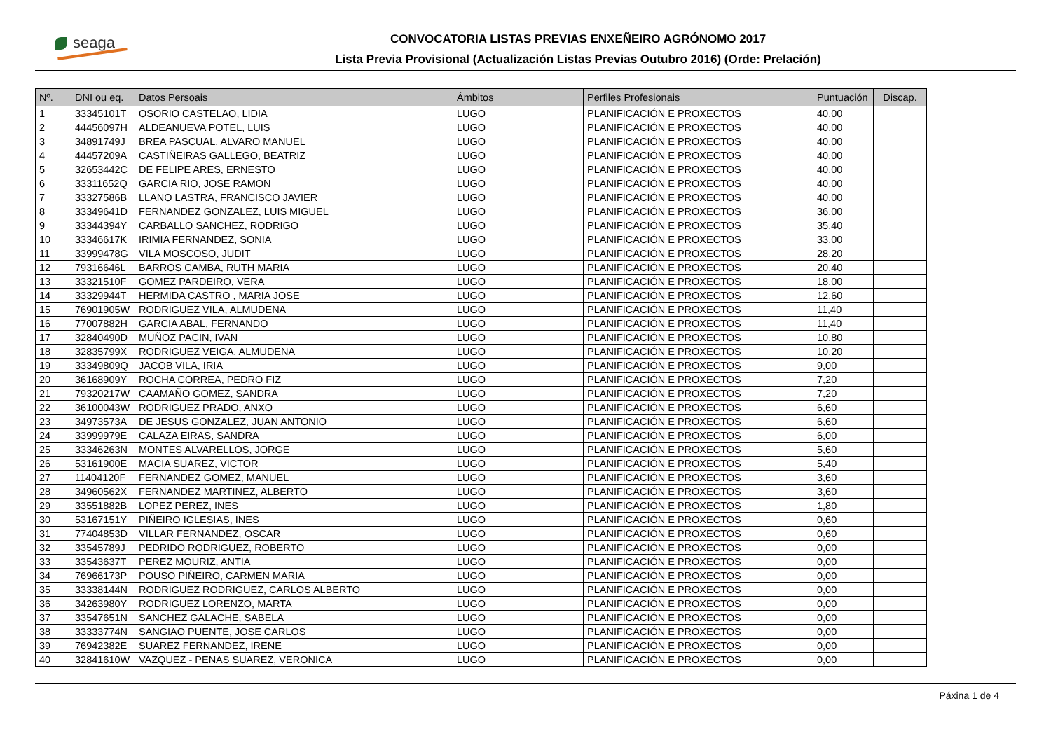seaga
CONVOCATORIA LISTAS PREVIAS ENXEÑEIRO AGRÓNOMO 2017
Lista Previa Provisional (Actualización Listas Previas Outubro 2016) (Orde: Prelación)
| Nº. | DNI ou eq. | Datos Persoais | Ámbitos | Perfiles Profesionais | Puntuación | Discap. |
| --- | --- | --- | --- | --- | --- | --- |
| 1 | 33345101T | OSORIO CASTELAO, LIDIA | LUGO | PLANIFICACIÓN E PROXECTOS | 40,00 | |
| 2 | 44456097H | ALDEANUEVA POTEL, LUIS | LUGO | PLANIFICACIÓN E PROXECTOS | 40,00 | |
| 3 | 34891749J | BREA PASCUAL, ALVARO MANUEL | LUGO | PLANIFICACIÓN E PROXECTOS | 40,00 | |
| 4 | 44457209A | CASTIÑEIRAS GALLEGO, BEATRIZ | LUGO | PLANIFICACIÓN E PROXECTOS | 40,00 | |
| 5 | 32653442C | DE FELIPE ARES, ERNESTO | LUGO | PLANIFICACIÓN E PROXECTOS | 40,00 | |
| 6 | 33311652Q | GARCIA RIO, JOSE RAMON | LUGO | PLANIFICACIÓN E PROXECTOS | 40,00 | |
| 7 | 33327586B | LLANO LASTRA, FRANCISCO JAVIER | LUGO | PLANIFICACIÓN E PROXECTOS | 40,00 | |
| 8 | 33349641D | FERNANDEZ GONZALEZ, LUIS MIGUEL | LUGO | PLANIFICACIÓN E PROXECTOS | 36,00 | |
| 9 | 33344394Y | CARBALLO SANCHEZ, RODRIGO | LUGO | PLANIFICACIÓN E PROXECTOS | 35,40 | |
| 10 | 33346617K | IRIMIA FERNANDEZ, SONIA | LUGO | PLANIFICACIÓN E PROXECTOS | 33,00 | |
| 11 | 33999478G | VILA MOSCOSO, JUDIT | LUGO | PLANIFICACIÓN E PROXECTOS | 28,20 | |
| 12 | 79316646L | BARROS CAMBA, RUTH MARIA | LUGO | PLANIFICACIÓN E PROXECTOS | 20,40 | |
| 13 | 33321510F | GOMEZ PARDEIRO, VERA | LUGO | PLANIFICACIÓN E PROXECTOS | 18,00 | |
| 14 | 33329944T | HERMIDA CASTRO , MARIA JOSE | LUGO | PLANIFICACIÓN E PROXECTOS | 12,60 | |
| 15 | 76901905W | RODRIGUEZ VILA, ALMUDENA | LUGO | PLANIFICACIÓN E PROXECTOS | 11,40 | |
| 16 | 77007882H | GARCIA ABAL, FERNANDO | LUGO | PLANIFICACIÓN E PROXECTOS | 11,40 | |
| 17 | 32840490D | MUÑOZ PACIN, IVAN | LUGO | PLANIFICACIÓN E PROXECTOS | 10,80 | |
| 18 | 32835799X | RODRIGUEZ VEIGA, ALMUDENA | LUGO | PLANIFICACIÓN E PROXECTOS | 10,20 | |
| 19 | 33349809Q | JACOB VILA, IRIA | LUGO | PLANIFICACIÓN E PROXECTOS | 9,00 | |
| 20 | 36168909Y | ROCHA CORREA, PEDRO FIZ | LUGO | PLANIFICACIÓN E PROXECTOS | 7,20 | |
| 21 | 79320217W | CAAMAÑO GOMEZ, SANDRA | LUGO | PLANIFICACIÓN E PROXECTOS | 7,20 | |
| 22 | 36100043W | RODRIGUEZ PRADO, ANXO | LUGO | PLANIFICACIÓN E PROXECTOS | 6,60 | |
| 23 | 34973573A | DE JESUS GONZALEZ, JUAN ANTONIO | LUGO | PLANIFICACIÓN E PROXECTOS | 6,60 | |
| 24 | 33999979E | CALAZA EIRAS, SANDRA | LUGO | PLANIFICACIÓN E PROXECTOS | 6,00 | |
| 25 | 33346263N | MONTES ALVARELLOS, JORGE | LUGO | PLANIFICACIÓN E PROXECTOS | 5,60 | |
| 26 | 53161900E | MACIA SUAREZ, VICTOR | LUGO | PLANIFICACIÓN E PROXECTOS | 5,40 | |
| 27 | 11404120F | FERNANDEZ GOMEZ, MANUEL | LUGO | PLANIFICACIÓN E PROXECTOS | 3,60 | |
| 28 | 34960562X | FERNANDEZ MARTINEZ, ALBERTO | LUGO | PLANIFICACIÓN E PROXECTOS | 3,60 | |
| 29 | 33551882B | LOPEZ PEREZ, INES | LUGO | PLANIFICACIÓN E PROXECTOS | 1,80 | |
| 30 | 53167151Y | PIÑEIRO IGLESIAS, INES | LUGO | PLANIFICACIÓN E PROXECTOS | 0,60 | |
| 31 | 77404853D | VILLAR FERNANDEZ, OSCAR | LUGO | PLANIFICACIÓN E PROXECTOS | 0,60 | |
| 32 | 33545789J | PEDRIDO RODRIGUEZ, ROBERTO | LUGO | PLANIFICACIÓN E PROXECTOS | 0,00 | |
| 33 | 33543637T | PEREZ MOURIZ, ANTIA | LUGO | PLANIFICACIÓN E PROXECTOS | 0,00 | |
| 34 | 76966173P | POUSO PIÑEIRO, CARMEN MARIA | LUGO | PLANIFICACIÓN E PROXECTOS | 0,00 | |
| 35 | 33338144N | RODRIGUEZ RODRIGUEZ, CARLOS ALBERTO | LUGO | PLANIFICACIÓN E PROXECTOS | 0,00 | |
| 36 | 34263980Y | RODRIGUEZ LORENZO, MARTA | LUGO | PLANIFICACIÓN E PROXECTOS | 0,00 | |
| 37 | 33547651N | SANCHEZ GALACHE, SABELA | LUGO | PLANIFICACIÓN E PROXECTOS | 0,00 | |
| 38 | 33333774N | SANGIAO PUENTE, JOSE CARLOS | LUGO | PLANIFICACIÓN E PROXECTOS | 0,00 | |
| 39 | 76942382E | SUAREZ FERNANDEZ, IRENE | LUGO | PLANIFICACIÓN E PROXECTOS | 0,00 | |
| 40 | 32841610W | VAZQUEZ - PENAS SUAREZ, VERONICA | LUGO | PLANIFICACIÓN E PROXECTOS | 0,00 | |
Páxina 1 de 4